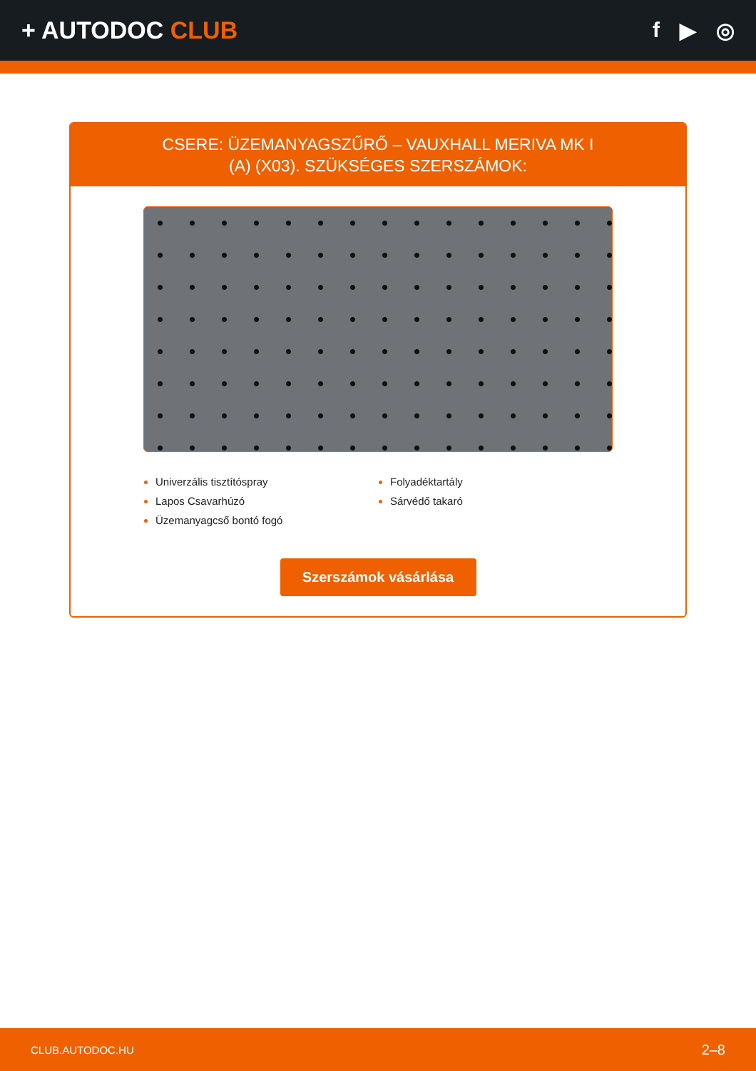+ AUTODOC CLUB f ▶ ◎
CSERE: ÜZEMANYAGSZŰRŐ – VAUXHALL MERIVA MK I
(A) (X03). SZÜKSÉGES SZERSZÁMOK:
Univerzális tisztítóspray
Lapos Csavarhúzó
Üzemanyagcső bontó fogó
Folyadéktartály
Sárvédő takaró
Szerszámok vásárlása
CLUB.AUTODOC.HU 2–8